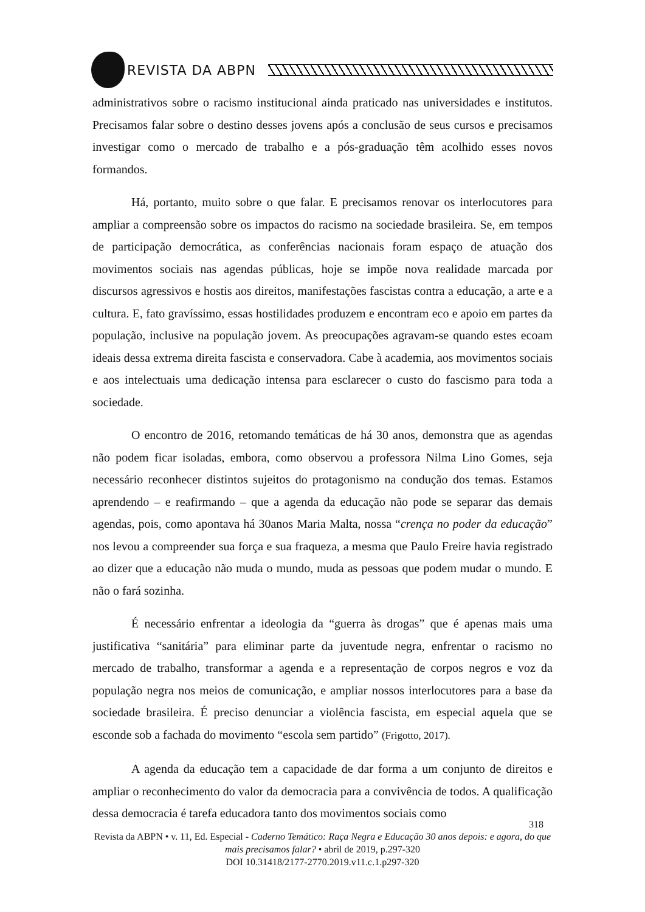REVISTA DA ABPN
administrativos sobre o racismo institucional ainda praticado nas universidades e institutos. Precisamos falar sobre o destino desses jovens após a conclusão de seus cursos e precisamos investigar como o mercado de trabalho e a pós-graduação têm acolhido esses novos formandos.
Há, portanto, muito sobre o que falar. E precisamos renovar os interlocutores para ampliar a compreensão sobre os impactos do racismo na sociedade brasileira. Se, em tempos de participação democrática, as conferências nacionais foram espaço de atuação dos movimentos sociais nas agendas públicas, hoje se impõe nova realidade marcada por discursos agressivos e hostis aos direitos, manifestações fascistas contra a educação, a arte e a cultura. E, fato gravíssimo, essas hostilidades produzem e encontram eco e apoio em partes da população, inclusive na população jovem. As preocupações agravam-se quando estes ecoam ideais dessa extrema direita fascista e conservadora. Cabe à academia, aos movimentos sociais e aos intelectuais uma dedicação intensa para esclarecer o custo do fascismo para toda a sociedade.
O encontro de 2016, retomando temáticas de há 30 anos, demonstra que as agendas não podem ficar isoladas, embora, como observou a professora Nilma Lino Gomes, seja necessário reconhecer distintos sujeitos do protagonismo na condução dos temas. Estamos aprendendo – e reafirmando – que a agenda da educação não pode se separar das demais agendas, pois, como apontava há 30anos Maria Malta, nossa “crença no poder da educação” nos levou a compreender sua força e sua fraqueza, a mesma que Paulo Freire havia registrado ao dizer que a educação não muda o mundo, muda as pessoas que podem mudar o mundo. E não o fará sozinha.
É necessário enfrentar a ideologia da “guerra às drogas” que é apenas mais uma justificativa “sanitária” para eliminar parte da juventude negra, enfrentar o racismo no mercado de trabalho, transformar a agenda e a representação de corpos negros e voz da população negra nos meios de comunicação, e ampliar nossos interlocutores para a base da sociedade brasileira. É preciso denunciar a violência fascista, em especial aquela que se esconde sob a fachada do movimento “escola sem partido” (Frigotto, 2017).
A agenda da educação tem a capacidade de dar forma a um conjunto de direitos e ampliar o reconhecimento do valor da democracia para a convivência de todos. A qualificação dessa democracia é tarefa educadora tanto dos movimentos sociais como
318
Revista da ABPN • v. 11, Ed. Especial - Caderno Temático: Raça Negra e Educação 30 anos depois: e agora, do que mais precisamos falar? • abril de 2019, p.297-320
DOI 10.31418/2177-2770.2019.v11.c.1.p297-320